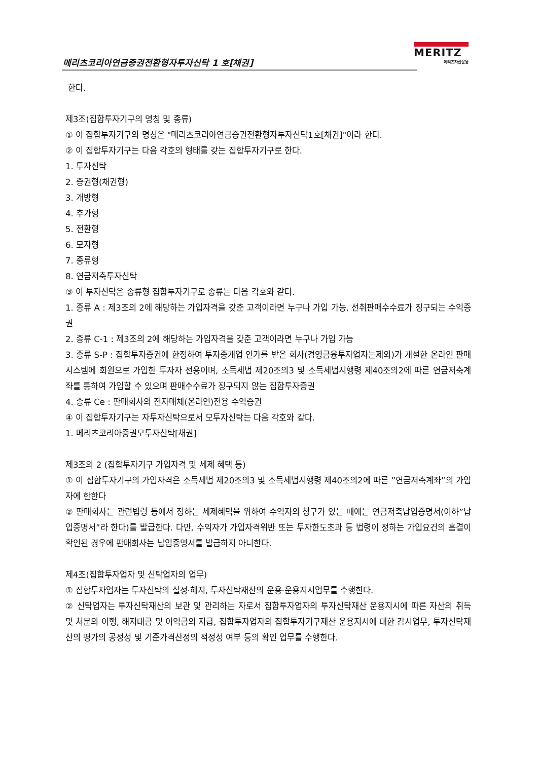메리츠코리아연금증권전환형자투자신탁 1 호[채권]
MERITZ
메리츠자산운용
한다.
제3조(집합투자기구의 명칭 및 종류)
① 이 집합투자기구의 명칭은 "메리츠코리아연금증권전환형자투자신탁1호[채권]"이라 한다.
② 이 집합투자기구는 다음 각호의 형태를 갖는 집합투자기구로 한다.
1. 투자신탁
2. 증권형(채권형)
3. 개방형
4. 추가형
5. 전환형
6. 모자형
7. 종류형
8. 연금저축투자신탁
③ 이 투자신탁은 종류형 집합투자기구로 종류는 다음 각호와 같다.
1. 종류 A : 제3조의 2에 해당하는 가입자격을 갖춘 고객이라면 누구나 가입 가능, 선취판매수수료가 징구되는 수익증권
2. 종류 C-1 : 제3조의 2에 해당하는 가입자격을 갖춘 고객이라면 누구나 가입 가능
3. 종류 S-P : 집합투자증권에 한정하여 투자중개업 인가를 받은 회사(겸영금융투자업자는제외)가 개설한 온라인 판매시스템에 회원으로 가입한 투자자 전용이며, 소득세법 제20조의3 및 소득세법시행령 제40조의2에 따른 연금저축계좌를 통하여 가입할 수 있으며 판매수수료가 징구되지 않는 집합투자증권
4. 종류 Ce : 판매회사의 전자매체(온라인)전용 수익증권
④ 이 집합투자기구는 자투자신탁으로서 모투자신탁는 다음 각호와 같다.
1. 메리츠코리아증권모투자신탁[채권]
제3조의 2 (집합투자기구 가입자격 및 세제 혜택 등)
① 이 집합투자기구의 가입자격은 소득세법 제20조의3 및 소득세법시행령 제40조의2에 따른 ”연금저축계좌”의 가입자에 한한다
② 판매회사는 관련법령 등에서 정하는 세제혜택을 위하여 수익자의 청구가 있는 때에는 연금저축납입증명서(이하”납입증명서”라 한다)를 발급한다. 다만, 수익자가 가입자격위반 또는 투자한도초과 등 법령이 정하는 가입요건의 흠결이 확인된 경우에 판매회사는 납입증명서를 발급하지 아니한다.
제4조(집합투자업자 및 신탁업자의 업무)
① 집합투자업자는 투자신탁의 설정·해지, 투자신탁재산의 운용·운용지시업무를 수행한다.
② 신탁업자는 투자신탁재산의 보관 및 관리하는 자로서 집합투자업자의 투자신탁재산 운용지시에 따른 자산의 취득 및 처분의 이행, 해지대금 및 이익금의 지급, 집합투자업자의 집합투자기구재산 운용지시에 대한 감시업무, 투자신탁재산의 평가의 공정성 및 기준가격산정의 적정성 여부 등의 확인 업무를 수행한다.